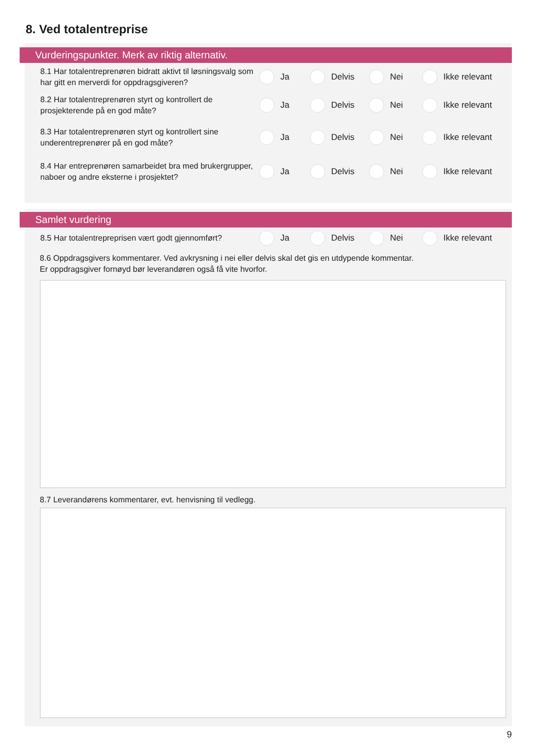8. Ved totalentreprise
Vurderingspunkter. Merk av riktig alternativ.
8.1 Har totalentreprenøren bidratt aktivt til løsningsvalg som har gitt en merverdi for oppdragsgiveren?
Ja Delvis Nei Ikke relevant
8.2 Har totalentreprenøren styrt og kontrollert de prosjekterende på en god måte?
Ja Delvis Nei Ikke relevant
8.3 Har totalentreprenøren styrt og kontrollert sine underentreprenører på en god måte?
Ja Delvis Nei Ikke relevant
8.4 Har entreprenøren samarbeidet bra med brukergrupper, naboer og andre eksterne i prosjektet?
Ja Delvis Nei Ikke relevant
Samlet vurdering
8.5 Har totalentrepreprisen vært godt gjennomført?
Ja Delvis Nei Ikke relevant
8.6 Oppdragsgivers kommentarer. Ved avkrysning i nei eller delvis skal det gis en utdypende kommentar.
Er oppdragsgiver fornøyd bør leverandøren også få vite hvorfor.
8.7 Leverandørens kommentarer, evt. henvisning til vedlegg.
9